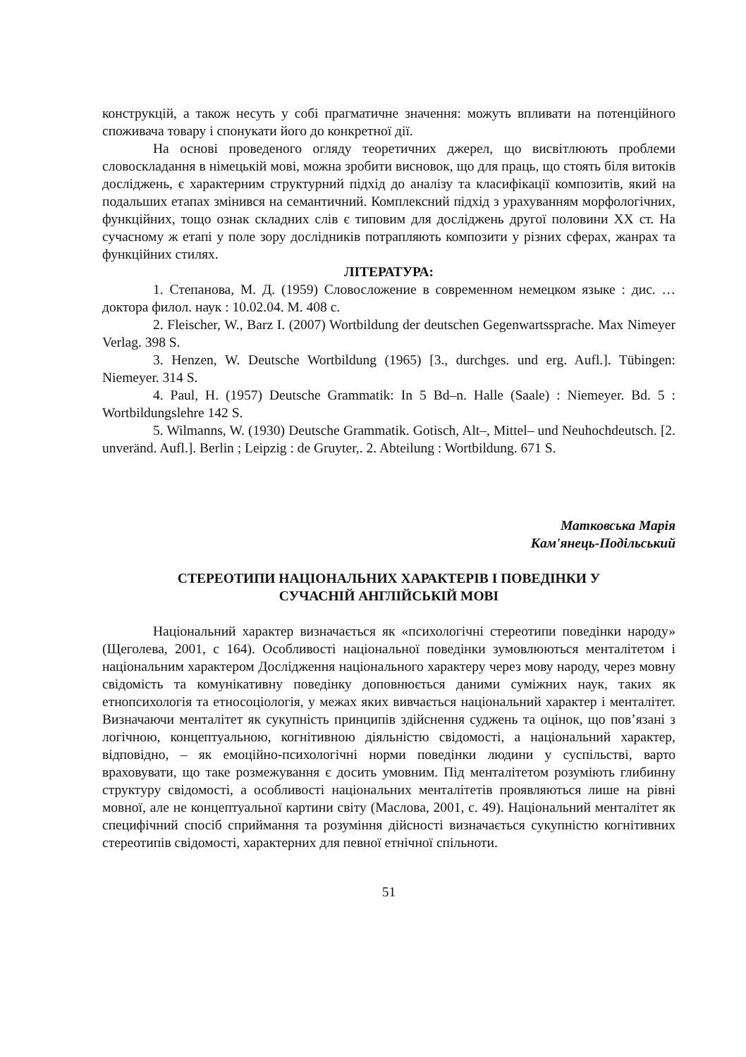конструкцій, а також несуть у собі прагматичне значення: можуть впливати на потенційного споживача товару і спонукати його до конкретної дії.
На основі проведеного огляду теоретичних джерел, що висвітлюють проблеми словоскладання в німецькій мові, можна зробити висновок, що для праць, що стоять біля витоків досліджень, є характерним структурний підхід до аналізу та класифікації композитів, який на подальших етапах змінився на семантичний. Комплексний підхід з урахуванням морфологічних, функційних, тощо ознак складних слів є типовим для досліджень другої половини XX ст. На сучасному ж етапі у поле зору дослідників потрапляють композити у різних сферах, жанрах та функційних стилях.
ЛІТЕРАТУРА:
1. Степанова, М. Д. (1959) Словосложение в современном немецком языке : дис. … доктора филол. наук : 10.02.04. М. 408 с.
2. Fleischer, W., Barz I. (2007) Wortbildung der deutschen Gegenwartssprache. Max Nimeyer Verlag. 398 S.
3. Henzen, W. Deutsche Wortbildung (1965) [3., durchges. und erg. Aufl.]. Tübingen: Niemeyer. 314 S.
4. Paul, H. (1957) Deutsche Grammatik: In 5 Bd–n. Halle (Saale) : Niemeyer. Bd. 5 : Wortbildungslehre 142 S.
5. Wilmanns, W. (1930) Deutsche Grammatik. Gotisch, Alt–, Mittel– und Neuhochdeutsch. [2. unveränd. Aufl.]. Berlin ; Leipzig : de Gruyter,. 2. Abteilung : Wortbildung. 671 S.
Матковська Марія
Кам'янець-Подільський
СТЕРЕОТИПИ НАЦІОНАЛЬНИХ ХАРАКТЕРІВ І ПОВЕДІНКИ У
СУЧАСНІЙ АНГЛІЙСЬКІЙ МОВІ
Національний характер визначається як «психологічні стереотипи поведінки народу» (Щеголева, 2001, с 164). Особливості національної поведінки зумовлюються менталітетом і національним характером Дослідження національного характеру через мову народу, через мовну свідомість та комунікативну поведінку доповнюється даними суміжних наук, таких як етнопсихологія та етносоціологія, у межах яких вивчається національний характер і менталітет. Визначаючи менталітет як сукупність принципів здійснення суджень та оцінок, що пов’язані з логічною, концептуальною, когнітивною діяльністю свідомості, а національний характер, відповідно, – як емоційно-психологічні норми поведінки людини у суспільстві, варто враховувати, що таке розмежування є досить умовним. Під менталітетом розуміють глибинну структуру свідомості, а особливості національних менталітетів проявляються лише на рівні мовної, але не концептуальної картини світу (Маслова, 2001, с. 49). Національний менталітет як специфічний спосіб сприймання та розуміння дійсності визначається сукупністю когнітивних стереотипів свідомості, характерних для певної етнічної спільноти.
51